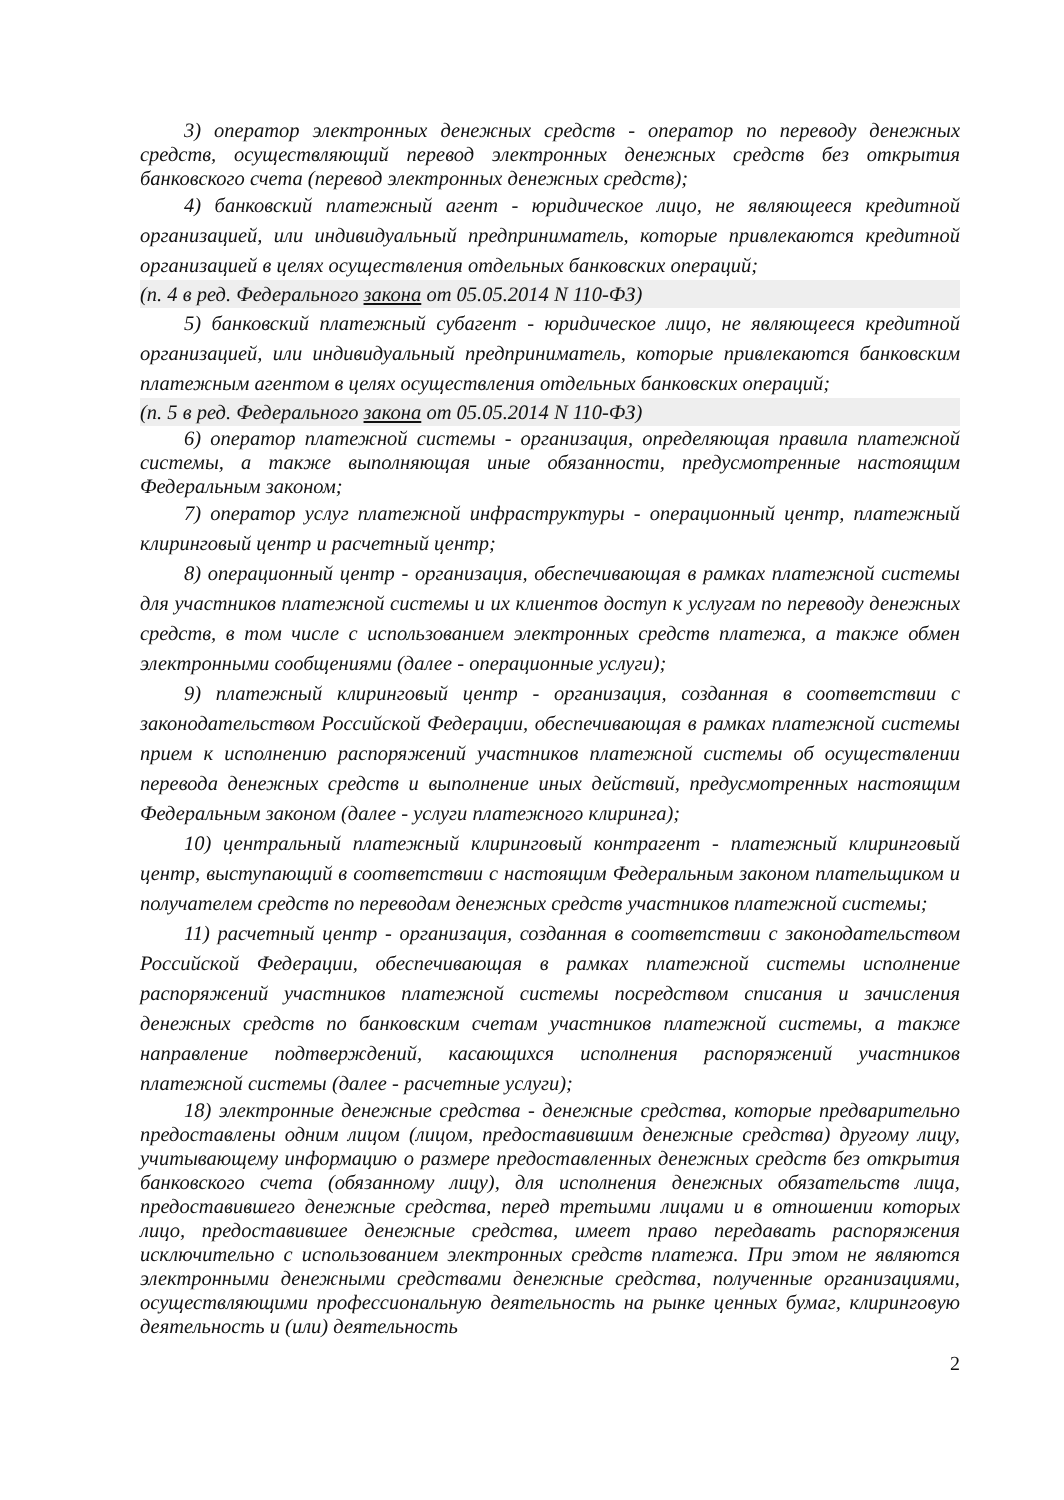3) оператор электронных денежных средств - оператор по переводу денежных средств, осуществляющий перевод электронных денежных средств без открытия банковского счета (перевод электронных денежных средств);
4) банковский платежный агент - юридическое лицо, не являющееся кредитной организацией, или индивидуальный предприниматель, которые привлекаются кредитной организацией в целях осуществления отдельных банковских операций;
(п. 4 в ред. Федерального закона от 05.05.2014 N 110-ФЗ)
5) банковский платежный субагент - юридическое лицо, не являющееся кредитной организацией, или индивидуальный предприниматель, которые привлекаются банковским платежным агентом в целях осуществления отдельных банковских операций;
(п. 5 в ред. Федерального закона от 05.05.2014 N 110-ФЗ)
6) оператор платежной системы - организация, определяющая правила платежной системы, а также выполняющая иные обязанности, предусмотренные настоящим Федеральным законом;
7) оператор услуг платежной инфраструктуры - операционный центр, платежный клиринговый центр и расчетный центр;
8) операционный центр - организация, обеспечивающая в рамках платежной системы для участников платежной системы и их клиентов доступ к услугам по переводу денежных средств, в том числе с использованием электронных средств платежа, а также обмен электронными сообщениями (далее - операционные услуги);
9) платежный клиринговый центр - организация, созданная в соответствии с законодательством Российской Федерации, обеспечивающая в рамках платежной системы прием к исполнению распоряжений участников платежной системы об осуществлении перевода денежных средств и выполнение иных действий, предусмотренных настоящим Федеральным законом (далее - услуги платежного клиринга);
10) центральный платежный клиринговый контрагент - платежный клиринговый центр, выступающий в соответствии с настоящим Федеральным законом плательщиком и получателем средств по переводам денежных средств участников платежной системы;
11) расчетный центр - организация, созданная в соответствии с законодательством Российской Федерации, обеспечивающая в рамках платежной системы исполнение распоряжений участников платежной системы посредством списания и зачисления денежных средств по банковским счетам участников платежной системы, а также направление подтверждений, касающихся исполнения распоряжений участников платежной системы (далее - расчетные услуги);
18) электронные денежные средства - денежные средства, которые предварительно предоставлены одним лицом (лицом, предоставившим денежные средства) другому лицу, учитывающему информацию о размере предоставленных денежных средств без открытия банковского счета (обязанному лицу), для исполнения денежных обязательств лица, предоставившего денежные средства, перед третьими лицами и в отношении которых лицо, предоставившее денежные средства, имеет право передавать распоряжения исключительно с использованием электронных средств платежа. При этом не являются электронными денежными средствами денежные средства, полученные организациями, осуществляющими профессиональную деятельность на рынке ценных бумаг, клиринговую деятельность и (или) деятельность
2